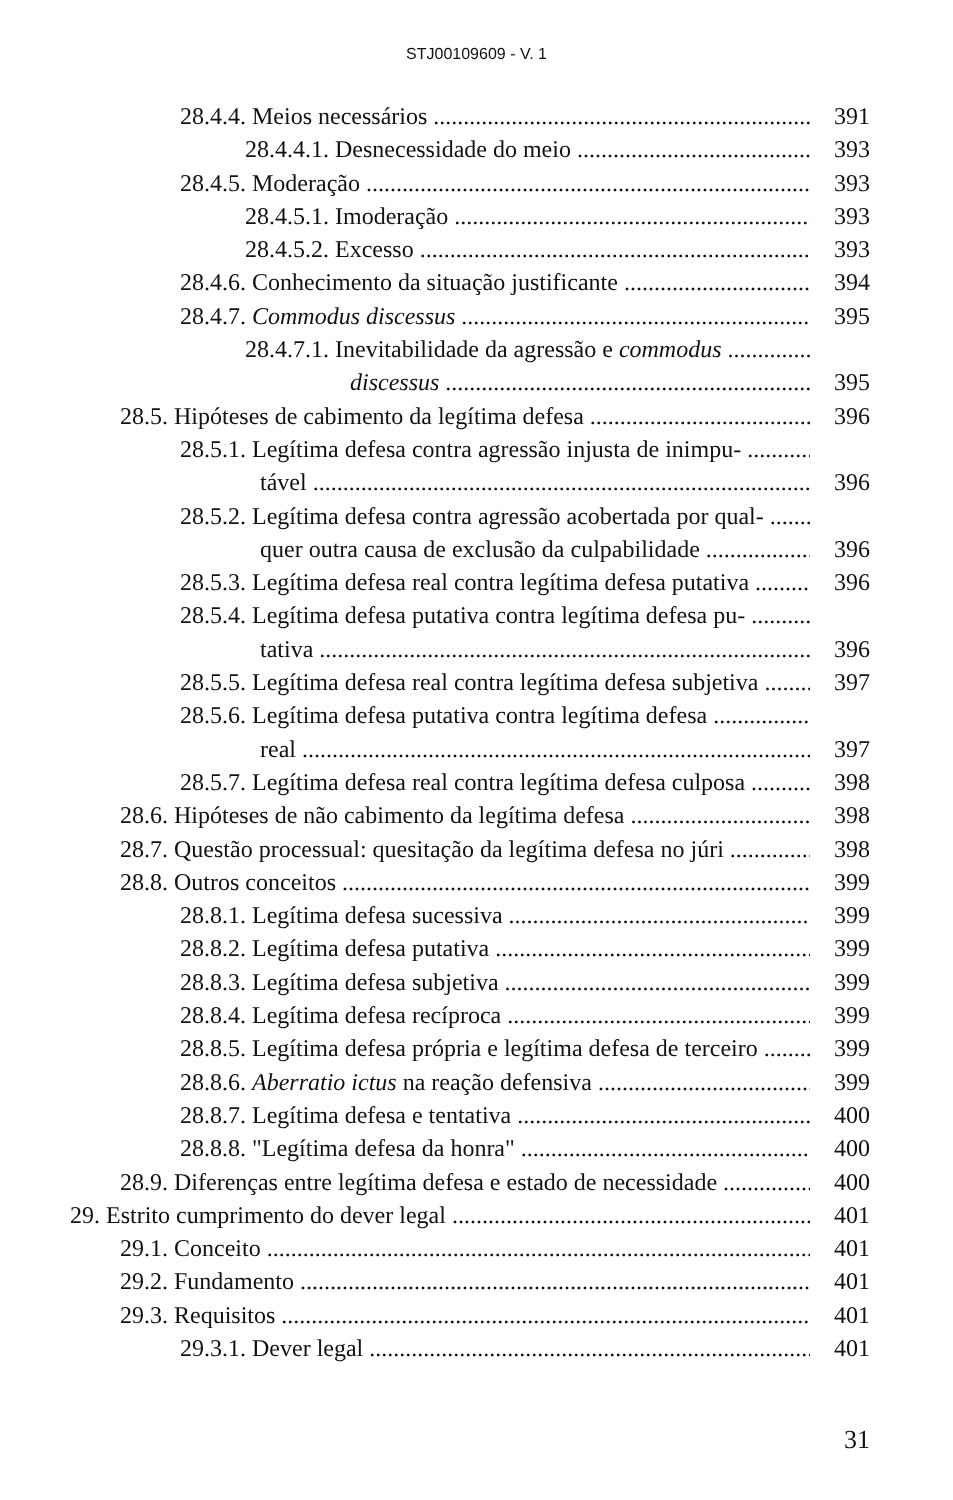STJ00109609 - V. 1
28.4.4. Meios necessários 391
28.4.4.1. Desnecessidade do meio 393
28.4.5. Moderação 393
28.4.5.1. Imoderação 393
28.4.5.2. Excesso 393
28.4.6. Conhecimento da situação justificante 394
28.4.7. Commodus discessus 395
28.4.7.1. Inevitabilidade da agressão e commodus
discessus 395
28.5. Hipóteses de cabimento da legítima defesa 396
28.5.1. Legítima defesa contra agressão injusta de inimpu-
tável 396
28.5.2. Legítima defesa contra agressão acobertada por qual-
quer outra causa de exclusão da culpabilidade 396
28.5.3. Legítima defesa real contra legítima defesa putativa 396
28.5.4. Legítima defesa putativa contra legítima defesa pu-
tativa 396
28.5.5. Legítima defesa real contra legítima defesa subjetiva 397
28.5.6. Legítima defesa putativa contra legítima defesa
real 397
28.5.7. Legítima defesa real contra legítima defesa culposa 398
28.6. Hipóteses de não cabimento da legítima defesa 398
28.7. Questão processual: quesitação da legítima defesa no júri 398
28.8. Outros conceitos 399
28.8.1. Legítima defesa sucessiva 399
28.8.2. Legítima defesa putativa 399
28.8.3. Legítima defesa subjetiva 399
28.8.4. Legítima defesa recíproca 399
28.8.5. Legítima defesa própria e legítima defesa de terceiro 399
28.8.6. Aberratio ictus na reação defensiva 399
28.8.7. Legítima defesa e tentativa 400
28.8.8. "Legítima defesa da honra" 400
28.9. Diferenças entre legítima defesa e estado de necessidade 400
29. Estrito cumprimento do dever legal 401
29.1. Conceito 401
29.2. Fundamento 401
29.3. Requisitos 401
29.3.1. Dever legal 401
31